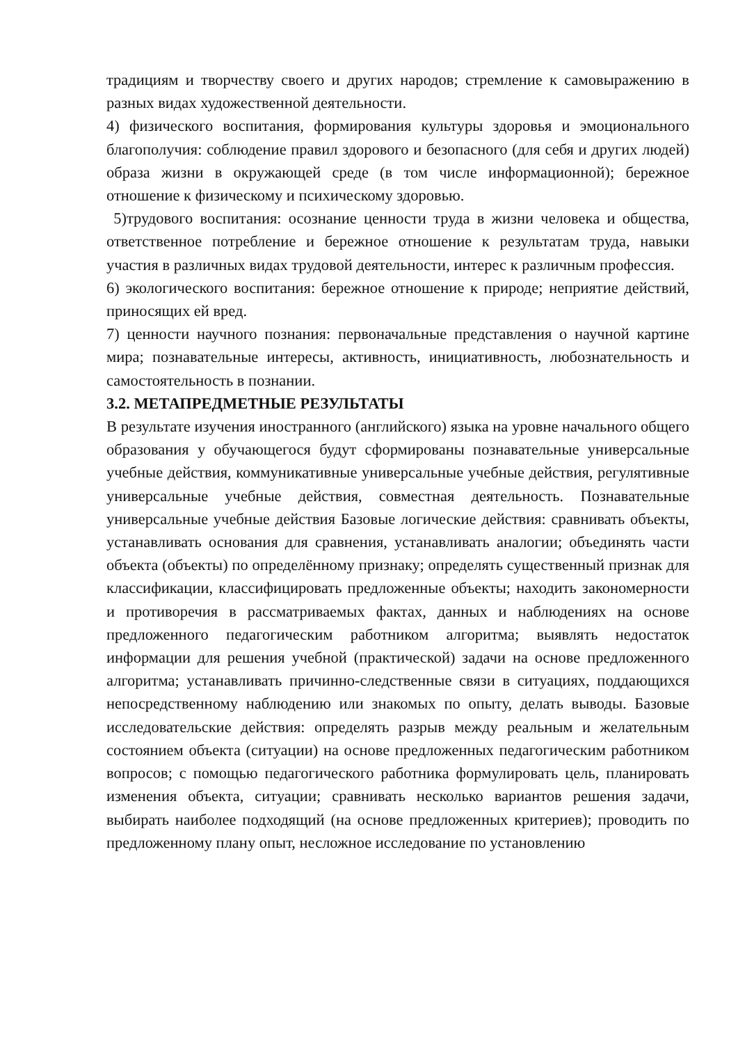традициям и творчеству своего и других народов; стремление к самовыражению в разных видах художественной деятельности.
4) физического воспитания, формирования культуры здоровья и эмоционального благополучия: соблюдение правил здорового и безопасного (для себя и других людей) образа жизни в окружающей среде (в том числе информационной); бережное отношение к физическому и психическому здоровью.
5)трудового воспитания: осознание ценности труда в жизни человека и общества, ответственное потребление и бережное отношение к результатам труда, навыки участия в различных видах трудовой деятельности, интерес к различным профессия.
6) экологического воспитания: бережное отношение к природе; неприятие действий, приносящих ей вред.
7) ценности научного познания: первоначальные представления о научной картине мира; познавательные интересы, активность, инициативность, любознательность и самостоятельность в познании.
3.2. МЕТАПРЕДМЕТНЫЕ РЕЗУЛЬТАТЫ
В результате изучения иностранного (английского) языка на уровне начального общего образования у обучающегося будут сформированы познавательные универсальные учебные действия, коммуникативные универсальные учебные действия, регулятивные универсальные учебные действия, совместная деятельность. Познавательные универсальные учебные действия Базовые логические действия: сравнивать объекты, устанавливать основания для сравнения, устанавливать аналогии; объединять части объекта (объекты) по определённому признаку; определять существенный признак для классификации, классифицировать предложенные объекты; находить закономерности и противоречия в рассматриваемых фактах, данных и наблюдениях на основе предложенного педагогическим работником алгоритма; выявлять недостаток информации для решения учебной (практической) задачи на основе предложенного алгоритма; устанавливать причинно-следственные связи в ситуациях, поддающихся непосредственному наблюдению или знакомых по опыту, делать выводы. Базовые исследовательские действия: определять разрыв между реальным и желательным состоянием объекта (ситуации) на основе предложенных педагогическим работником вопросов; с помощью педагогического работника формулировать цель, планировать изменения объекта, ситуации; сравнивать несколько вариантов решения задачи, выбирать наиболее подходящий (на основе предложенных критериев); проводить по предложенному плану опыт, несложное исследование по установлению